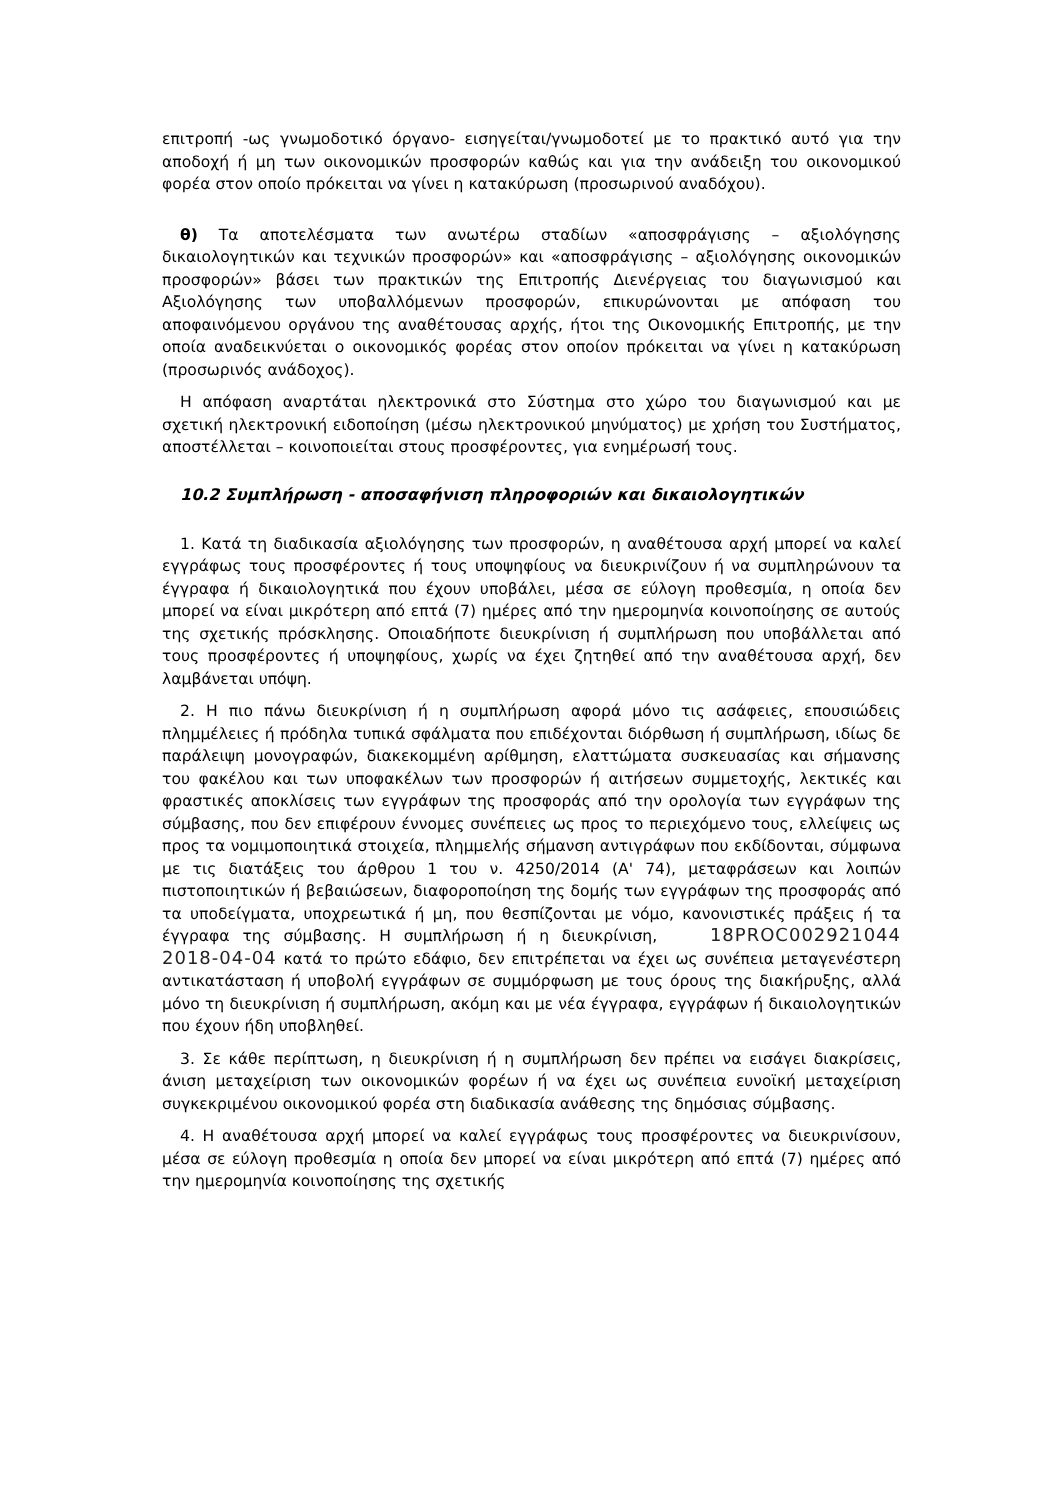επιτροπή -ως γνωμοδοτικό όργανο- εισηγείται/γνωμοδοτεί με το πρακτικό αυτό για την αποδοχή ή μη των οικονομικών προσφορών καθώς και για την ανάδειξη του οικονομικού φορέα στον οποίο πρόκειται να γίνει η κατακύρωση (προσωρινού αναδόχου).
θ) Τα αποτελέσματα των ανωτέρω σταδίων «αποσφράγισης – αξιολόγησης δικαιολογητικών και τεχνικών προσφορών» και «αποσφράγισης – αξιολόγησης οικονομικών προσφορών» βάσει των πρακτικών της Επιτροπής Διενέργειας του διαγωνισμού και Αξιολόγησης των υποβαλλόμενων προσφορών, επικυρώνονται με απόφαση του αποφαινόμενου οργάνου της αναθέτουσας αρχής, ήτοι της Οικονομικής Επιτροπής, με την οποία αναδεικνύεται ο οικονομικός φορέας στον οποίον πρόκειται να γίνει η κατακύρωση (προσωρινός ανάδοχος).
Η απόφαση αναρτάται ηλεκτρονικά στο Σύστημα στο χώρο του διαγωνισμού και με σχετική ηλεκτρονική ειδοποίηση (μέσω ηλεκτρονικού μηνύματος) με χρήση του Συστήματος, αποστέλλεται – κοινοποιείται στους προσφέροντες, για ενημέρωσή τους.
10.2 Συμπλήρωση - αποσαφήνιση πληροφοριών και δικαιολογητικών
1. Κατά τη διαδικασία αξιολόγησης των προσφορών, η αναθέτουσα αρχή μπορεί να καλεί εγγράφως τους προσφέροντες ή τους υποψηφίους να διευκρινίζουν ή να συμπληρώνουν τα έγγραφα ή δικαιολογητικά που έχουν υποβάλει, μέσα σε εύλογη προθεσμία, η οποία δεν μπορεί να είναι μικρότερη από επτά (7) ημέρες από την ημερομηνία κοινοποίησης σε αυτούς της σχετικής πρόσκλησης. Οποιαδήποτε διευκρίνιση ή συμπλήρωση που υποβάλλεται από τους προσφέροντες ή υποψηφίους, χωρίς να έχει ζητηθεί από την αναθέτουσα αρχή, δεν λαμβάνεται υπόψη.
2. Η πιο πάνω διευκρίνιση ή η συμπλήρωση αφορά μόνο τις ασάφειες, επουσιώδεις πλημμέλειες ή πρόδηλα τυπικά σφάλματα που επιδέχονται διόρθωση ή συμπλήρωση, ιδίως δε παράλειψη μονογραφών, διακεκομμένη αρίθμηση, ελαττώματα συσκευασίας και σήμανσης του φακέλου και των υποφακέλων των προσφορών ή αιτήσεων συμμετοχής, λεκτικές και φραστικές αποκλίσεις των εγγράφων της προσφοράς από την ορολογία των εγγράφων της σύμβασης, που δεν επιφέρουν έννομες συνέπειες ως προς το περιεχόμενο τους, ελλείψεις ως προς τα νομιμοποιητικά στοιχεία, πλημμελής σήμανση αντιγράφων που εκδίδονται, σύμφωνα με τις διατάξεις του άρθρου 1 του ν. 4250/2014 (Α' 74), μεταφράσεων και λοιπών πιστοποιητικών ή βεβαιώσεων, διαφοροποίηση της δομής των εγγράφων της προσφοράς από τα υποδείγματα, υποχρεωτικά ή μη, που θεσπίζονται με νόμο, κανονιστικές πράξεις ή τα έγγραφα της σύμβασης. Η συμπλήρωση ή η διευκρίνιση, 18PROC002921044 2018-04-04 κατά το πρώτο εδάφιο, δεν επιτρέπεται να έχει ως συνέπεια μεταγενέστερη αντικατάσταση ή υποβολή εγγράφων σε συμμόρφωση με τους όρους της διακήρυξης, αλλά μόνο τη διευκρίνιση ή συμπλήρωση, ακόμη και με νέα έγγραφα, εγγράφων ή δικαιολογητικών που έχουν ήδη υποβληθεί.
3. Σε κάθε περίπτωση, η διευκρίνιση ή η συμπλήρωση δεν πρέπει να εισάγει διακρίσεις, άνιση μεταχείριση των οικονομικών φορέων ή να έχει ως συνέπεια ευνοϊκή μεταχείριση συγκεκριμένου οικονομικού φορέα στη διαδικασία ανάθεσης της δημόσιας σύμβασης.
4. Η αναθέτουσα αρχή μπορεί να καλεί εγγράφως τους προσφέροντες να διευκρινίσουν, μέσα σε εύλογη προθεσμία η οποία δεν μπορεί να είναι μικρότερη από επτά (7) ημέρες από την ημερομηνία κοινοποίησης της σχετικής